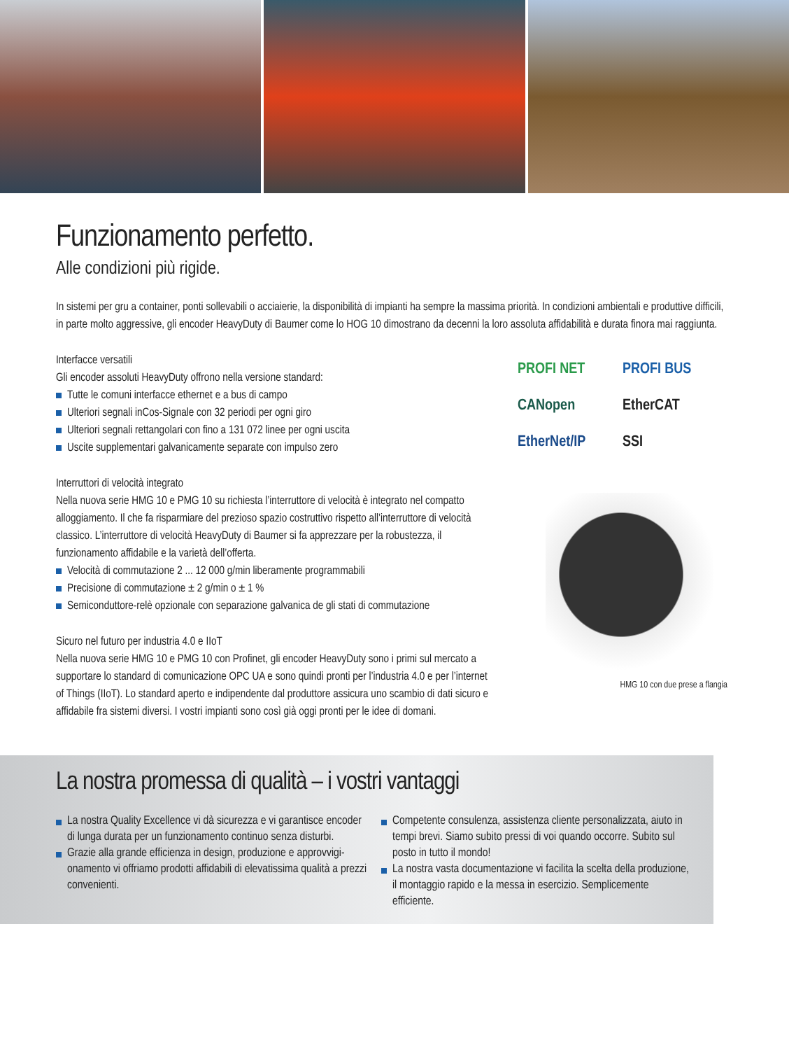Funzionamento perfetto.
Alle condizioni più rigide.
In sistemi per gru a container, ponti sollevabili o acciaierie, la disponibilità di impianti ha sempre la massima priorità. In condizioni ambientali e produttive difficili, in parte molto aggressive, gli encoder HeavyDuty di Baumer come lo HOG 10 dimostrano da decenni la loro assoluta affidabilità e durata finora mai raggiunta.
Interfacce versatili
Gli encoder assoluti HeavyDuty offrono nella versione standard:
Tutte le comuni interfacce ethernet e a bus di campo
Ulteriori segnali inCos-Signale con 32 periodi per ogni giro
Ulteriori segnali rettangolari con fino a 131 072 linee per ogni uscita
Uscite supplementari galvanicamente separate con impulso zero
Interruttori di velocità integrato
Nella nuova serie HMG 10 e PMG 10 su richiesta l’interruttore di velocità è integrato nel compatto alloggiamento. Il che fa risparmiare del prezioso spazio costruttivo rispetto all’interruttore di velocità classico. L’interruttore di velocità HeavyDuty di Baumer si fa apprezzare per la robustezza, il funzionamento affidabile e la varietà dell’offerta.
Velocità di commutazione 2 ... 12 000 g/min liberamente programmabili
Precisione di commutazione ± 2 g/min o ± 1 %
Semiconduttore-relè opzionale con separazione galvanica de gli stati di commutazione
Sicuro nel futuro per industria 4.0 e IIoT
Nella nuova serie HMG 10 e PMG 10 con Profinet, gli encoder HeavyDuty sono i primi sul mercato a supportare lo standard di comunicazione OPC UA e sono quindi pronti per l’industria 4.0 e per l’internet of Things (IIoT). Lo standard aperto e indipendente dal produttore assicura uno scambio di dati sicuro e affidabile fra sistemi diversi. I vostri impianti sono così già oggi pronti per le idee di domani.
PROFI NET PROFI BUS CANopen EtherCAT EtherNet/IP SSI
HMG 10 con due prese a flangia
La nostra promessa di qualità – i vostri vantaggi
La nostra Quality Excellence vi dà sicurezza e vi garantisce encoder di lunga durata per un funzionamento continuo senza disturbi.
Grazie alla grande efficienza in design, produzione e approvvigi­onamento vi offriamo prodotti affidabili di elevatissima qualità a prezzi convenienti.
Competente consulenza, assistenza cliente personalizzata, aiuto in tempi brevi. Siamo subito pressi di voi quando occorre. Subito sul posto in tutto il mondo!
La nostra vasta documentazione vi facilita la scelta della produ­zione, il montaggio rapido e la messa in esercizio. Semplicemen­te efficiente.